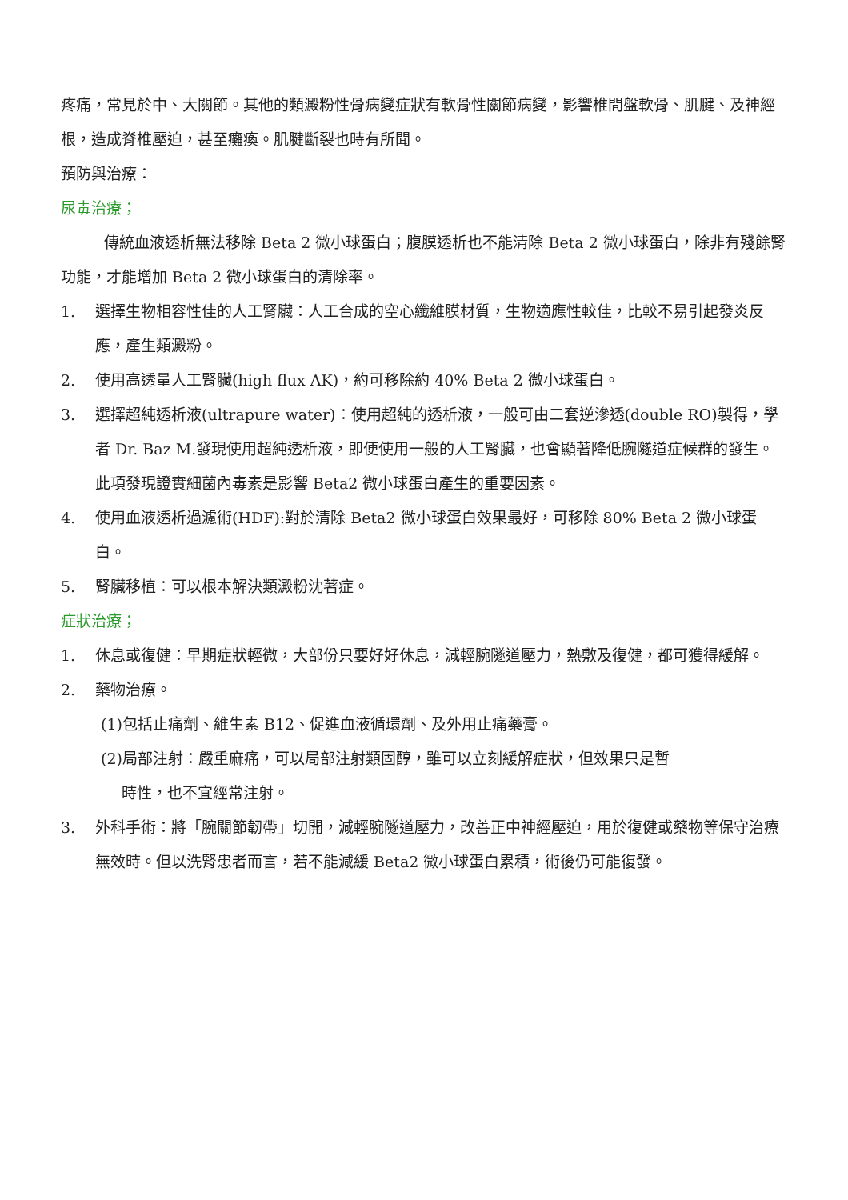疼痛，常見於中、大關節。其他的類澱粉性骨病變症狀有軟骨性關節病變，影響椎間盤軟骨、肌腱、及神經根，造成脊椎壓迫，甚至癱瘓。肌腱斷裂也時有所聞。
預防與治療：
尿毒治療；
傳統血液透析無法移除 Beta 2 微小球蛋白；腹膜透析也不能清除 Beta 2 微小球蛋白，除非有殘餘腎功能，才能增加 Beta 2 微小球蛋白的清除率。
1. 選擇生物相容性佳的人工腎臟：人工合成的空心纖維膜材質，生物適應性較佳，比較不易引起發炎反應，產生類澱粉。
2. 使用高透量人工腎臟(high flux AK)，約可移除約 40% Beta 2 微小球蛋白。
3. 選擇超純透析液(ultrapure water)：使用超純的透析液，一般可由二套逆滲透(double RO)製得，學者 Dr. Baz M.發現使用超純透析液，即便使用一般的人工腎臟，也會顯著降低腕隧道症候群的發生。此項發現證實細菌內毒素是影響 Beta2 微小球蛋白產生的重要因素。
4. 使用血液透析過濾術(HDF):對於清除 Beta2 微小球蛋白效果最好，可移除 80% Beta 2 微小球蛋白。
5. 腎臟移植：可以根本解決類澱粉沈著症。
症狀治療；
1. 休息或復健：早期症狀輕微，大部份只要好好休息，減輕腕隧道壓力，熱敷及復健，都可獲得緩解。
2. 藥物治療。
(1)包括止痛劑、維生素 B12、促進血液循環劑、及外用止痛藥膏。
(2)局部注射：嚴重麻痛，可以局部注射類固醇，雖可以立刻緩解症狀，但效果只是暫
時性，也不宜經常注射。
3. 外科手術：將「腕關節韌帶」切開，減輕腕隧道壓力，改善正中神經壓迫，用於復健或藥物等保守治療無效時。但以洗腎患者而言，若不能減緩 Beta2 微小球蛋白累積，術後仍可能復發。